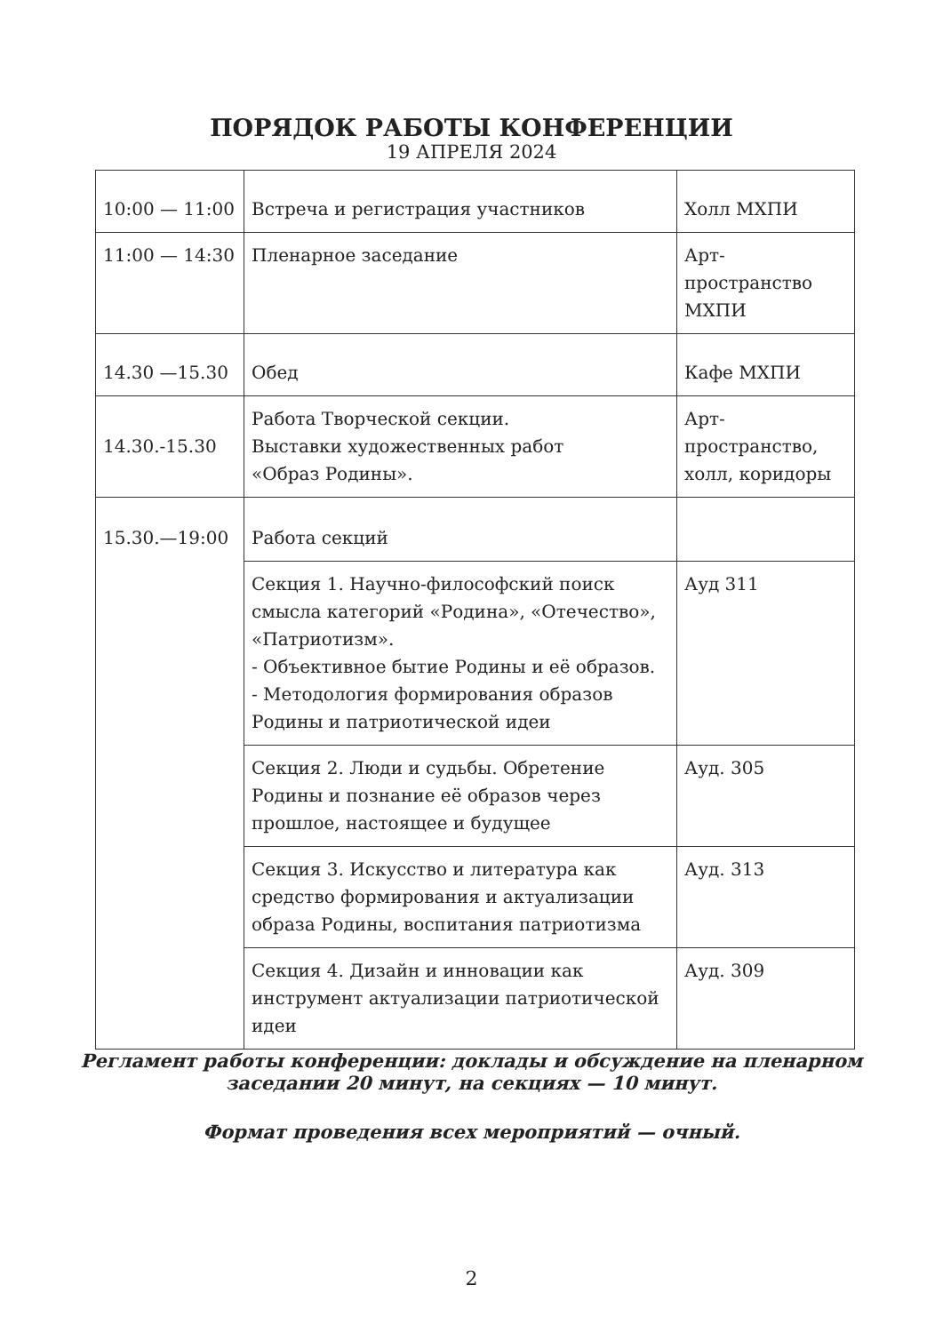ПОРЯДОК РАБОТЫ КОНФЕРЕНЦИИ
19 АПРЕЛЯ 2024
| 10:00 — 11:00 | Встреча и регистрация участников | Холл МХПИ |
| 11:00 — 14:30 | Пленарное заседание | Арт-пространство МХПИ |
| 14.30 —15.30 | Обед | Кафе МХПИ |
| 14.30.-15.30 | Работа Творческой секции. Выставки художественных работ «Образ Родины». | Арт-пространство, холл, коридоры |
| 15.30.—19:00 | Работа секций | |
| | Секция 1. Научно-философский поиск смысла категорий «Родина», «Отечество», «Патриотизм». - Объективное бытие Родины и её образов. - Методология формирования образов Родины и патриотической идеи | Ауд 311 |
| | Секция 2. Люди и судьбы. Обретение Родины и познание её образов через прошлое, настоящее и будущее | Ауд. 305 |
| | Секция 3. Искусство и литература как средство формирования и актуализации образа Родины, воспитания патриотизма | Ауд. 313 |
| | Секция 4. Дизайн и инновации как инструмент актуализации патриотической идеи | Ауд. 309 |
Регламент работы конференции: доклады и обсуждение на пленарном заседании 20 минут, на секциях — 10 минут.
Формат проведения всех мероприятий — очный.
2